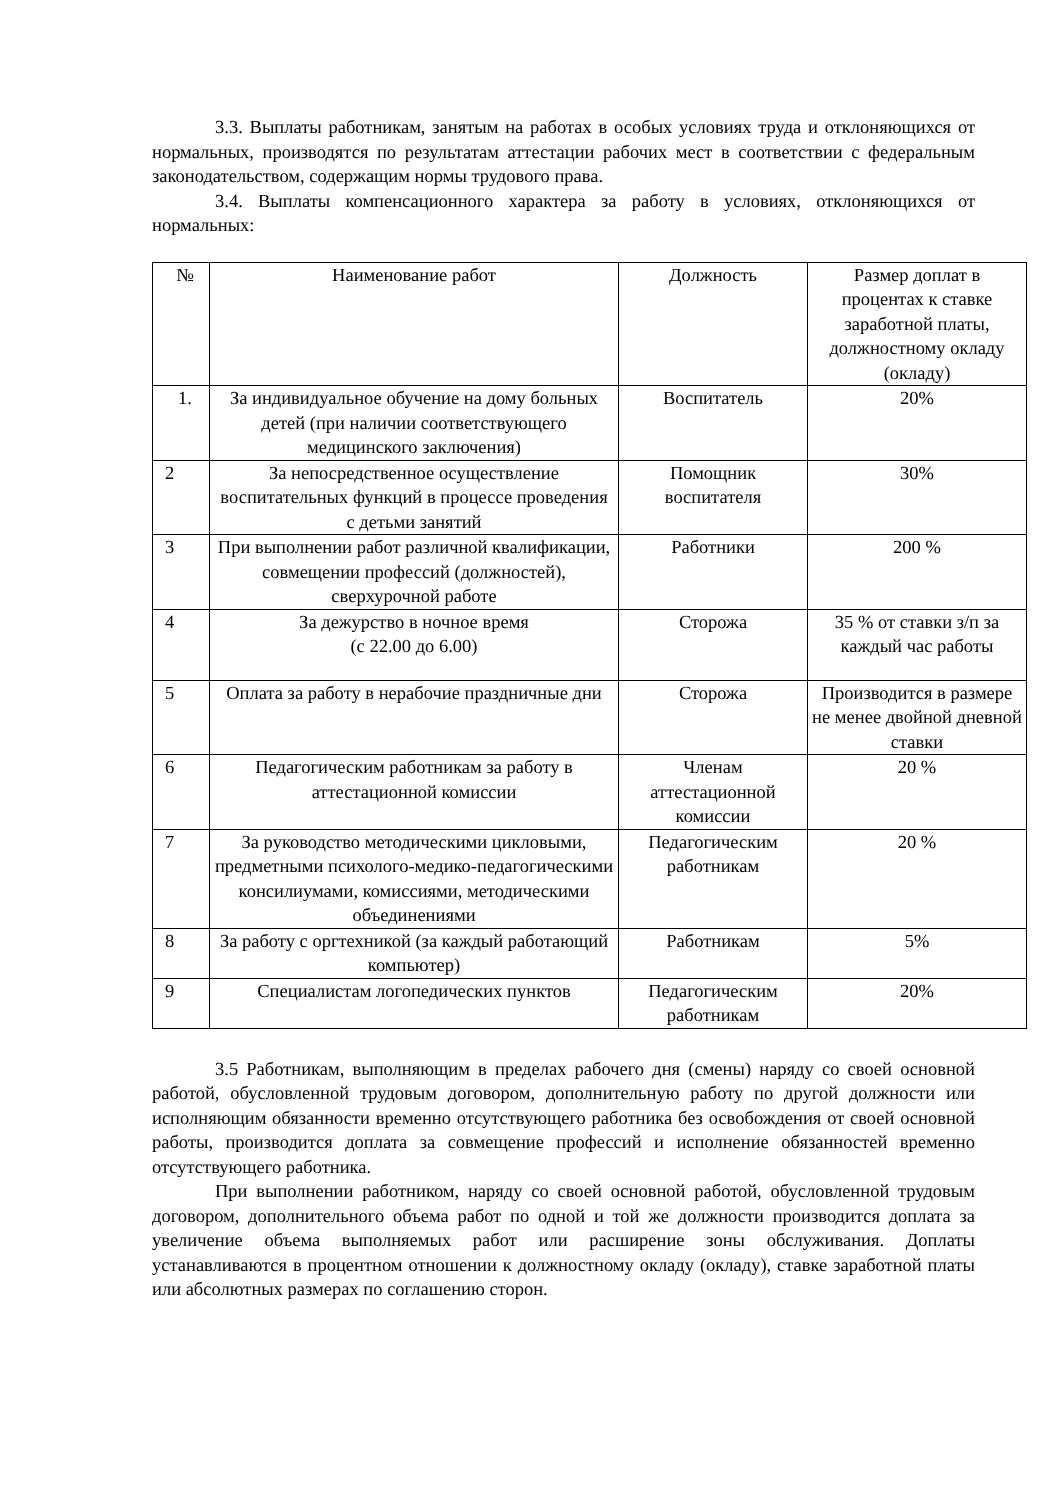3.3. Выплаты работникам, занятым на работах в особых условиях труда и отклоняющихся от нормальных, производятся по результатам аттестации рабочих мест в соответствии с федеральным законодательством, содержащим нормы трудового права.
3.4. Выплаты компенсационного характера за работу в условиях, отклоняющихся от нормальных:
| № | Наименование работ | Должность | Размер доплат в процентах к ставке заработной платы, должностному окладу (окладу) |
| 1. | За индивидуальное обучение на дому больных детей (при наличии соответствующего медицинского заключения) | Воспитатель | 20% |
| 2 | За непосредственное осуществление воспитательных функций в процессе проведения с детьми занятий | Помощник воспитателя | 30% |
| 3 | При выполнении работ различной квалификации, совмещении профессий (должностей), сверхурочной работе | Работники | 200 % |
| 4 | За дежурство в ночное время (с 22.00 до 6.00) | Сторожа | 35 % от ставки з/п за каждый час работы |
| 5 | Оплата за работу в нерабочие праздничные дни | Сторожа | Производится в размере не менее двойной дневной ставки |
| 6 | Педагогическим работникам за работу в аттестационной комиссии | Членам аттестационной комиссии | 20 % |
| 7 | За руководство методическими цикловыми, предметными психолого-медико-педагогическими консилиумами, комиссиями, методическими объединениями | Педагогическим работникам | 20 % |
| 8 | За работу с оргтехникой (за каждый работающий компьютер) | Работникам | 5% |
| 9 | Специалистам логопедических пунктов | Педагогическим работникам | 20% |
3.5 Работникам, выполняющим в пределах рабочего дня (смены) наряду со своей основной работой, обусловленной трудовым договором, дополнительную работу по другой должности или исполняющим обязанности временно отсутствующего работника без освобождения от своей основной работы, производится доплата за совмещение профессий и исполнение обязанностей временно отсутствующего работника.
При выполнении работником, наряду со своей основной работой, обусловленной трудовым договором, дополнительного объема работ по одной и той же должности производится доплата за увеличение объема выполняемых работ или расширение зоны обслуживания. Доплаты устанавливаются в процентном отношении к должностному окладу (окладу), ставке заработной платы или абсолютных размерах по соглашению сторон.